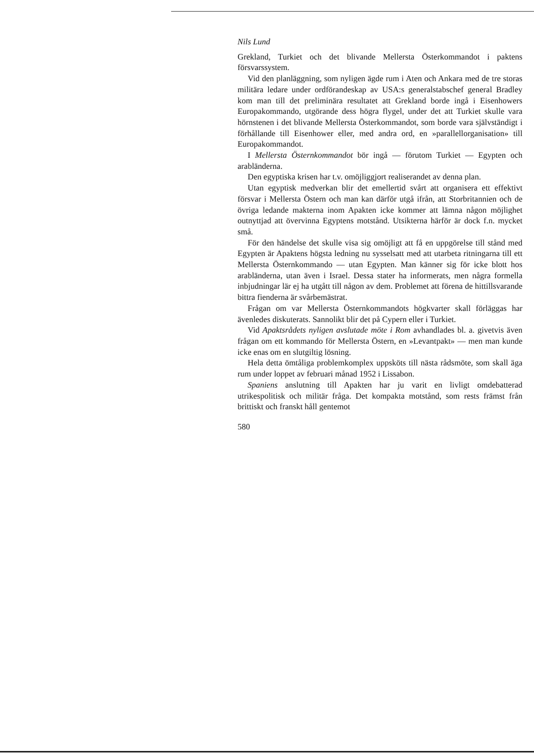Nils Lund
Grekland, Turkiet och det blivande Mellersta Österkommandot i paktens försvarssystem.
Vid den planläggning, som nyligen ägde rum i Aten och Ankara med de tre storas militära ledare under ordförandeskap av USA:s generalstabschef general Bradley kom man till det preliminära resultatet att Grekland borde ingå i Eisenhowers Europakommando, utgörande dess högra flygel, under det att Turkiet skulle vara hörnstenen i det blivande Mellersta Österkommandot, som borde vara självständigt i förhållande till Eisenhower eller, med andra ord, en »parallellorganisation» till Europakommandot.
I Mellersta Östernkommandot bör ingå — förutom Turkiet — Egypten och arabländerna.
Den egyptiska krisen har t.v. omöjliggjort realiserandet av denna plan.
Utan egyptisk medverkan blir det emellertid svårt att organisera ett effektivt försvar i Mellersta Östern och man kan därför utgå ifrån, att Storbritannien och de övriga ledande makterna inom Apakten icke kommer att lämna någon möjlighet outnyttjad att övervinna Egyptens motstånd. Utsikterna härför är dock f.n. mycket små.
För den händelse det skulle visa sig omöjligt att få en uppgörelse till stånd med Egypten är Apaktens högsta ledning nu sysselsatt med att utarbeta ritningarna till ett Mellersta Östernkommando — utan Egypten. Man känner sig för icke blott hos arabländerna, utan även i Israel. Dessa stater ha informerats, men några formella inbjudningar lär ej ha utgått till någon av dem. Problemet att förena de hittillsvarande bittra fienderna är svårbemästrat.
Frågan om var Mellersta Östernkommandots högkvarter skall förläggas har ävenledes diskuterats. Sannolikt blir det på Cypern eller i Turkiet.
Vid Apaktsrådets nyligen avslutade möte i Rom avhandlades bl. a. givetvis även frågan om ett kommando för Mellersta Östern, en »Levantpakt» — men man kunde icke enas om en slutgiltig lösning.
Hela detta ömtåliga problemkomplex uppsköts till nästa rådsmöte, som skall äga rum under loppet av februari månad 1952 i Lissabon.
Spaniens anslutning till Apakten har ju varit en livligt omdebatterad utrikespolitisk och militär fråga. Det kompakta motstånd, som rests främst från brittiskt och franskt håll gentemot
580